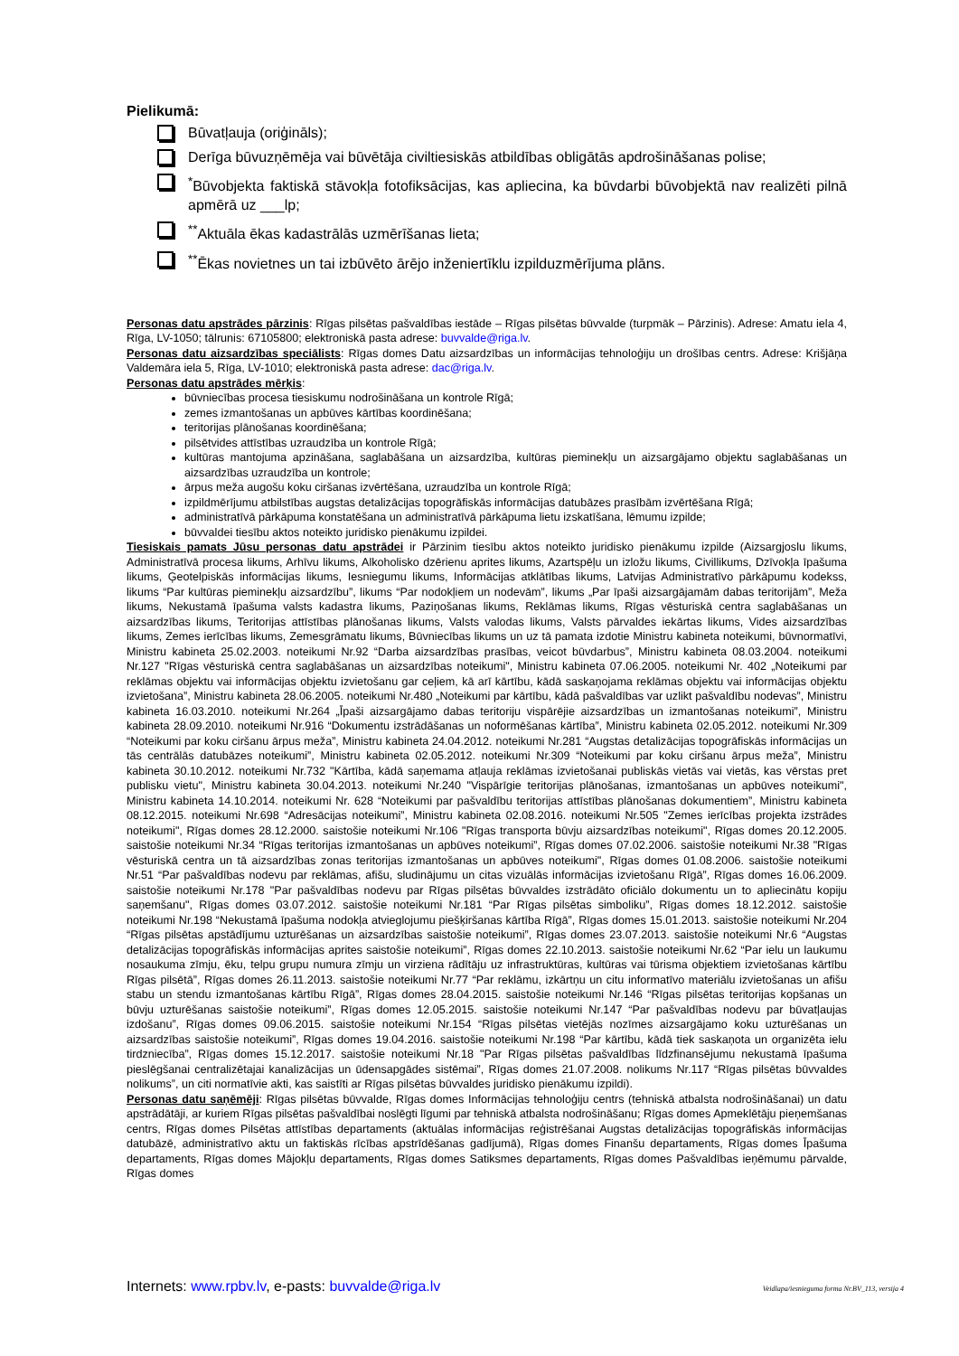Pielikumā:
Būvatļauja (oriģināls);
Derīga būvuzņēmēja vai būvētāja civiltiesiskās atbildības obligātās apdrošināšanas polise;
<sup>*</sup> Būvobjekta faktiskā stāvokļa fotofiksācijas, kas apliecina, ka būvdarbi būvobjektā nav realizēti pilnā apmērā uz ___lp;
<sup>**</sup> Aktuāla ēkas kadastrālās uzmērīšanas lieta;
<sup>**</sup> Ēkas novietnes un tai izbūvēto ārējo inženiertīklu izpilduzmērījuma plāns.
Personas datu apstrādes pārzinis: Rīgas pilsētas pašvaldības iestāde – Rīgas pilsētas būvvalde (turpmāk – Pārzinis). Adrese: Amatu iela 4, Rīga, LV-1050; tālrunis: 67105800; elektroniskā pasta adrese: buvvalde@riga.lv.
Personas datu aizsardzības speciālists: Rīgas domes Datu aizsardzības un informācijas tehnoloģiju un drošības centrs. Adrese: Krišjāņa Valdemāra iela 5, Rīga, LV-1010; elektroniskā pasta adrese: dac@riga.lv.
Personas datu apstrādes mērķis:
būvniecības procesa tiesiskumu nodrošināšana un kontrole Rīgā;
zemes izmantošanas un apbūves kārtības koordinēšana;
teritorijas plānošanas koordinēšana;
pilsētvides attīstības uzraudzība un kontrole Rīgā;
kultūras mantojuma apzināšana, saglabāšana un aizsardzība, kultūras pieminekļu un aizsargājamo objektu saglabāšanas un aizsardzības uzraudzība un kontrole;
ārpus meža augošu koku ciršanas izvērtēšana, uzraudzība un kontrole Rīgā;
izpildmērījumu atbilstības augstas detalizācijas topogrāfiskās informācijas datubāzes prasībām izvērtēšana Rīgā;
administratīvā pārkāpuma konstatēšana un administratīvā pārkāpuma lietu izskatīšana, lēmumu izpilde;
būvvaldei tiesību aktos noteikto juridisko pienākumu izpildei.
Tiesiskais pamats Jūsu personas datu apstrādei ir Pārzinim tiesību aktos noteikto juridisko pienākumu izpilde (Aizsargjoslu likums, Administratīvā procesa likums, Arhīvu likums, Alkoholisko dzērienu aprites likums, Azartspēļu un izložu likums, Civillikums, Dzīvokļa īpašuma likums, Ģeotelpiskās informācijas likums, Iesniegumu likums, Informācijas atklātības likums, Latvijas Administratīvo pārkāpumu kodekss, likums “Par kultūras pieminekļu aizsardzību”, likums “Par nodokļiem un nodevām”, likums „Par īpaši aizsargājamām dabas teritorijām”, Meža likums, Nekustamā īpašuma valsts kadastra likums, Paziņošanas likums, Reklāmas likums, Rīgas vēsturiskā centra saglabāšanas un aizsardzības likums, Teritorijas attīstības plānošanas likums, Valsts valodas likums, Valsts pārvaldes iekārtas likums, Vides aizsardzības likums, Zemes ierīcības likums, Zemesgrāmatu likums, Būvniecības likums un uz tā pamata izdotie Ministru kabineta noteikumi, būvnormatīvi, Ministru kabineta 25.02.2003. noteikumi Nr.92 “Darba aizsardzības prasības, veicot būvdarbus”, Ministru kabineta 08.03.2004. noteikumi Nr.127 "Rīgas vēsturiskā centra saglabāšanas un aizsardzības noteikumi", Ministru kabineta 07.06.2005. noteikumi Nr. 402 „Noteikumi par reklāmas objektu vai informācijas objektu izvietošanu gar ceļiem, kā arī kārtību, kādā saskaņojama reklāmas objektu vai informācijas objektu izvietošana”, Ministru kabineta 28.06.2005. noteikumi Nr.480 „Noteikumi par kārtību, kādā pašvaldības var uzlikt pašvaldību nodevas”, Ministru kabineta 16.03.2010. noteikumi Nr.264 „Īpaši aizsargājamo dabas teritoriju vispārējie aizsardzības un izmantošanas noteikumi”, Ministru kabineta 28.09.2010. noteikumi Nr.916 “Dokumentu izstrādāšanas un noformēšanas kārtība”, Ministru kabineta 02.05.2012. noteikumi Nr.309 “Noteikumi par koku ciršanu ārpus meža”, Ministru kabineta 24.04.2012. noteikumi Nr.281 “Augstas detalizācijas topogrāfiskās informācijas un tās centrālās datubāzes noteikumi”, Ministru kabineta 02.05.2012. noteikumi Nr.309 “Noteikumi par koku ciršanu ārpus meža”, Ministru kabineta 30.10.2012. noteikumi Nr.732 "Kārtība, kādā saņemama atļauja reklāmas izvietošanai publiskās vietās vai vietās, kas vērstas pret publisku vietu", Ministru kabineta 30.04.2013. noteikumi Nr.240 "Vispārīgie teritorijas plānošanas, izmantošanas un apbūves noteikumi", Ministru kabineta 14.10.2014. noteikumi Nr. 628 “Noteikumi par pašvaldību teritorijas attīstības plānošanas dokumentiem”, Ministru kabineta 08.12.2015. noteikumi Nr.698 “Adresācijas noteikumi”, Ministru kabineta 02.08.2016. noteikumi Nr.505 "Zemes ierīcības projekta izstrādes noteikumi", Rīgas domes 28.12.2000. saistošie noteikumi Nr.106 "Rīgas transporta būvju aizsardzības noteikumi", Rīgas domes 20.12.2005. saistošie noteikumi Nr.34 “Rīgas teritorijas izmantošanas un apbūves noteikumi”, Rīgas domes 07.02.2006. saistošie noteikumi Nr.38 "Rīgas vēsturiskā centra un tā aizsardzības zonas teritorijas izmantošanas un apbūves noteikumi", Rīgas domes 01.08.2006. saistošie noteikumi Nr.51 “Par pašvaldības nodevu par reklāmas, afišu, sludinājumu un citas vizuālās informācijas izvietošanu Rīgā”, Rīgas domes 16.06.2009. saistošie noteikumi Nr.178 "Par pašvaldības nodevu par Rīgas pilsētas būvvaldes izstrādāto oficiālo dokumentu un to apliecinātu kopiju saņemšanu", Rīgas domes 03.07.2012. saistošie noteikumi Nr.181 “Par Rīgas pilsētas simboliku”, Rīgas domes 18.12.2012. saistošie noteikumi Nr.198 “Nekustamā īpašuma nodokļa atvieglojumu piešķiršanas kārtība Rīgā”, Rīgas domes 15.01.2013. saistošie noteikumi Nr.204 “Rīgas pilsētas apstādījumu uzturēšanas un aizsardzības saistošie noteikumi”, Rīgas domes 23.07.2013. saistošie noteikumi Nr.6 “Augstas detalizācijas topogrāfiskās informācijas aprites saistošie noteikumi”, Rīgas domes 22.10.2013. saistošie noteikumi Nr.62 “Par ielu un laukumu nosaukuma zīmju, ēku, telpu grupu numura zīmju un virziena rādītāju uz infrastruktūras, kultūras vai tūrisma objektiem izvietošanas kārtību Rīgas pilsētā”, Rīgas domes 26.11.2013. saistošie noteikumi Nr.77 “Par reklāmu, izkārtņu un citu informatīvo materiālu izvietošanas un afišu stabu un stendu izmantošanas kārtību Rīgā”, Rīgas domes 28.04.2015. saistošie noteikumi Nr.146 “Rīgas pilsētas teritorijas kopšanas un būvju uzturēšanas saistošie noteikumi”, Rīgas domes 12.05.2015. saistošie noteikumi Nr.147 “Par pašvaldības nodevu par būvatļaujas izdošanu”, Rīgas domes 09.06.2015. saistošie noteikumi Nr.154 “Rīgas pilsētas vietējās nozīmes aizsargājamo koku uzturēšanas un aizsardzības saistošie noteikumi”, Rīgas domes 19.04.2016. saistošie noteikumi Nr.198 “Par kārtību, kādā tiek saskaņota un organizēta ielu tirdzniecība”, Rīgas domes 15.12.2017. saistošie noteikumi Nr.18 "Par Rīgas pilsētas pašvaldības līdzfinansējumu nekustamā īpašuma pieslēgšanai centralizētajai kanalizācijas un ūdensapgādes sistēmai”, Rīgas domes 21.07.2008. nolikums Nr.117 “Rīgas pilsētas būvvaldes nolikums”, un citi normatīvie akti, kas saistīti ar Rīgas pilsētas būvvaldes juridisko pienākumu izpildi).
Personas datu saņēmēji: Rīgas pilsētas būvvalde, Rīgas domes Informācijas tehnoloģiju centrs (tehniskā atbalsta nodrošināšanai) un datu apstrādātāji, ar kuriem Rīgas pilsētas pašvaldībai noslēgti līgumi par tehniskā atbalsta nodrošināšanu; Rīgas domes Apmeklētāju pieņemšanas centrs, Rīgas domes Pilsētas attīstības departaments (aktuālas informācijas reģistrēšanai Augstas detalizācijas topogrāfiskās informācijas datubāzē, administratīvo aktu un faktiskās rīcības apstrīdēšanas gadījumā), Rīgas domes Finanšu departaments, Rīgas domes Īpašuma departaments, Rīgas domes Mājokļu departaments, Rīgas domes Satiksmes departaments, Rīgas domes Pašvaldības ieņēmumu pārvalde, Rīgas domes
Internets: www.rpbv.lv, e-pasts: buvvalde@riga.lv Veidlapa/iesnieguma forma Nr.BV_113, versija 4